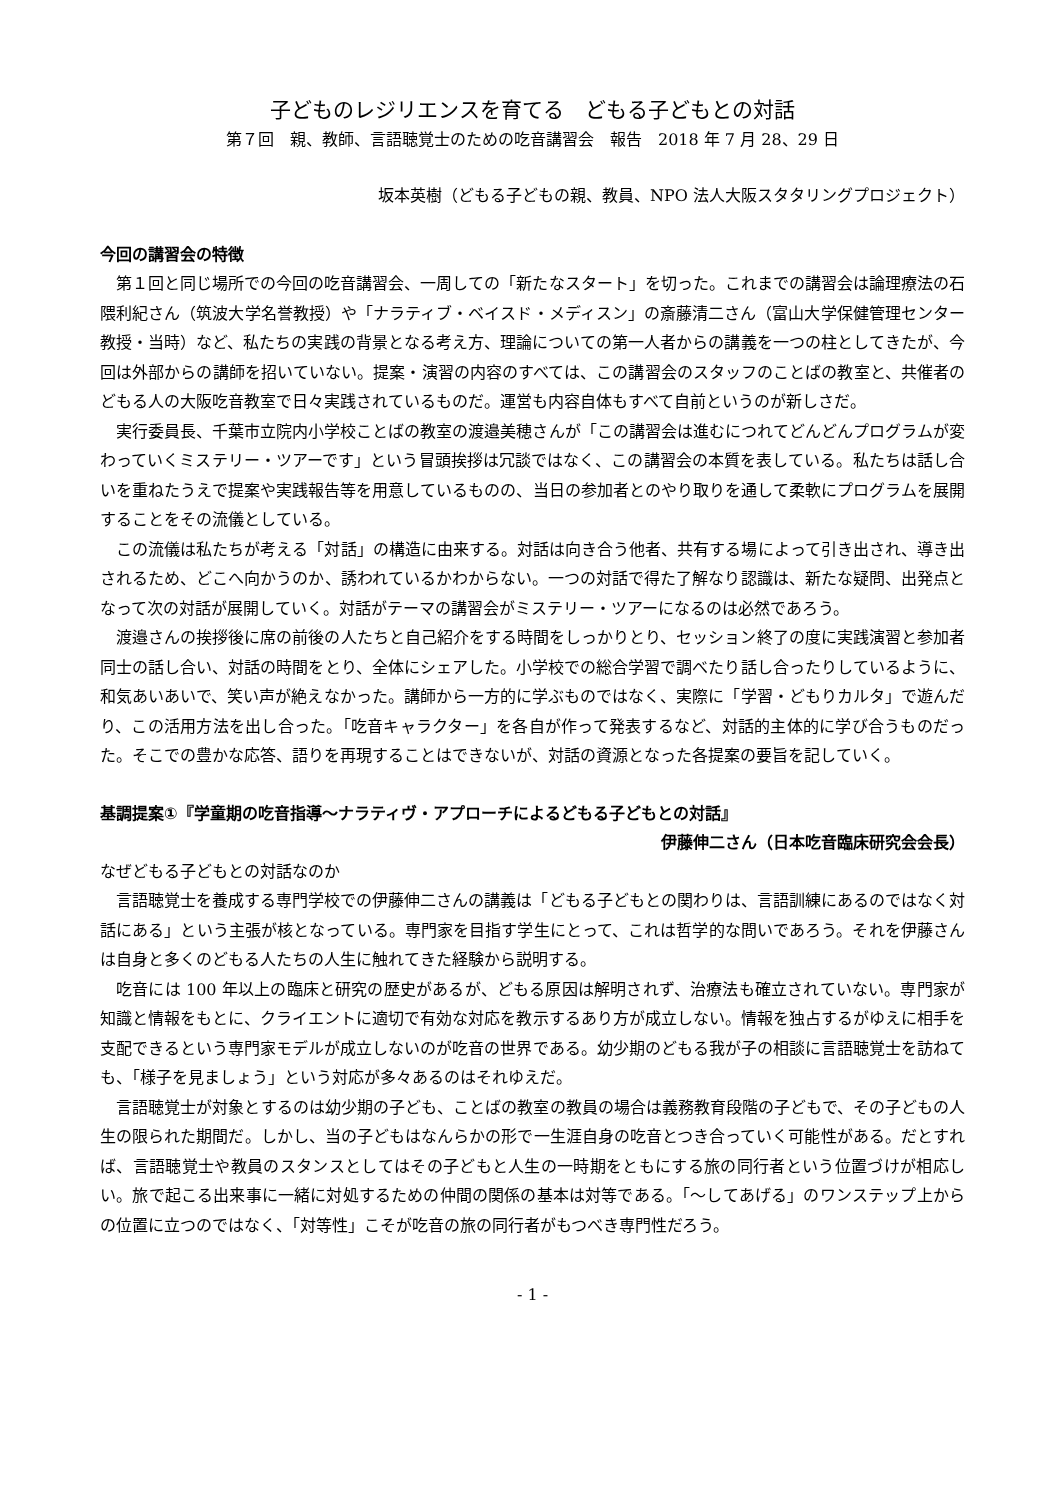子どものレジリエンスを育てる　どもる子どもとの対話
第７回　親、教師、言語聴覚士のための吃音講習会　報告　2018 年 7 月 28、29 日
坂本英樹（どもる子どもの親、教員、NPO 法人大阪スタタリングプロジェクト）
今回の講習会の特徴
第１回と同じ場所での今回の吃音講習会、一周しての「新たなスタート」を切った。これまでの講習会は論理療法の石隈利紀さん（筑波大学名誉教授）や「ナラティブ・ベイスド・メディスン」の斎藤清二さん（富山大学保健管理センター教授・当時）など、私たちの実践の背景となる考え方、理論についての第一人者からの講義を一つの柱としてきたが、今回は外部からの講師を招いていない。提案・演習の内容のすべては、この講習会のスタッフのことばの教室と、共催者のどもる人の大阪吃音教室で日々実践されているものだ。運営も内容自体もすべて自前というのが新しさだ。
実行委員長、千葉市立院内小学校ことばの教室の渡邉美穂さんが「この講習会は進むにつれてどんどんプログラムが変わっていくミステリー・ツアーです」という冒頭挨拶は冗談ではなく、この講習会の本質を表している。私たちは話し合いを重ねたうえで提案や実践報告等を用意しているものの、当日の参加者とのやり取りを通して柔軟にプログラムを展開することをその流儀としている。
この流儀は私たちが考える「対話」の構造に由来する。対話は向き合う他者、共有する場によって引き出され、導き出されるため、どこへ向かうのか、誘われているかわからない。一つの対話で得た了解なり認識は、新たな疑問、出発点となって次の対話が展開していく。対話がテーマの講習会がミステリー・ツアーになるのは必然であろう。
渡邉さんの挨拶後に席の前後の人たちと自己紹介をする時間をしっかりとり、セッション終了の度に実践演習と参加者同士の話し合い、対話の時間をとり、全体にシェアした。小学校での総合学習で調べたり話し合ったりしているように、和気あいあいで、笑い声が絶えなかった。講師から一方的に学ぶものではなく、実際に「学習・どもりカルタ」で遊んだり、この活用方法を出し合った。「吃音キャラクター」を各自が作って発表するなど、対話的主体的に学び合うものだった。そこでの豊かな応答、語りを再現することはできないが、対話の資源となった各提案の要旨を記していく。
基調提案①『学童期の吃音指導～ナラティヴ・アプローチによるどもる子どもとの対話』
伊藤伸二さん（日本吃音臨床研究会会長）
なぜどもる子どもとの対話なのか
言語聴覚士を養成する専門学校での伊藤伸二さんの講義は「どもる子どもとの関わりは、言語訓練にあるのではなく対話にある」という主張が核となっている。専門家を目指す学生にとって、これは哲学的な問いであろう。それを伊藤さんは自身と多くのどもる人たちの人生に触れてきた経験から説明する。
吃音には 100 年以上の臨床と研究の歴史があるが、どもる原因は解明されず、治療法も確立されていない。専門家が知識と情報をもとに、クライエントに適切で有効な対応を教示するあり方が成立しない。情報を独占するがゆえに相手を支配できるという専門家モデルが成立しないのが吃音の世界である。幼少期のどもる我が子の相談に言語聴覚士を訪ねても、「様子を見ましょう」という対応が多々あるのはそれゆえだ。
言語聴覚士が対象とするのは幼少期の子ども、ことばの教室の教員の場合は義務教育段階の子どもで、その子どもの人生の限られた期間だ。しかし、当の子どもはなんらかの形で一生涯自身の吃音とつき合っていく可能性がある。だとすれば、言語聴覚士や教員のスタンスとしてはその子どもと人生の一時期をともにする旅の同行者という位置づけが相応しい。旅で起こる出来事に一緒に対処するための仲間の関係の基本は対等である。「～してあげる」のワンステップ上からの位置に立つのではなく、「対等性」こそが吃音の旅の同行者がもつべき専門性だろう。
- 1 -